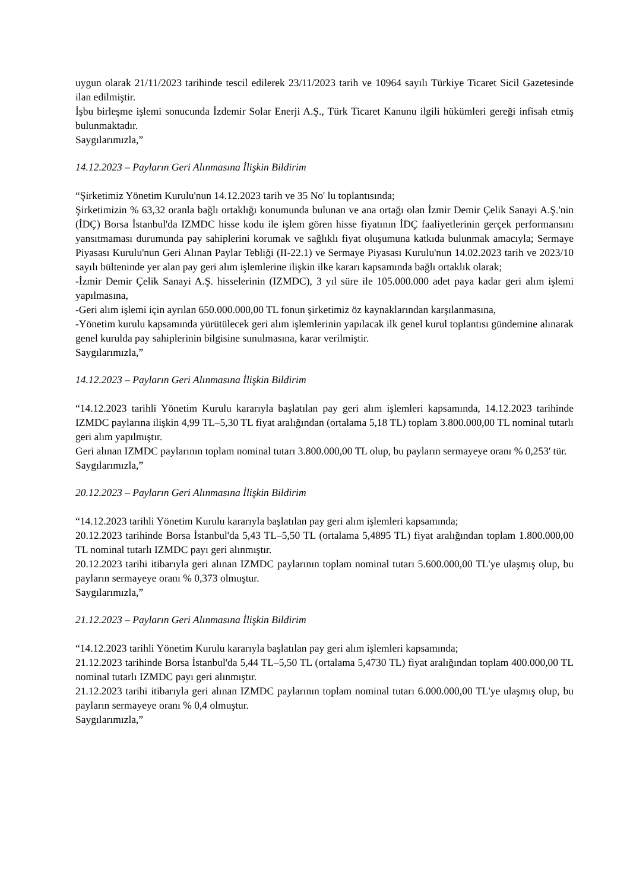uygun olarak 21/11/2023 tarihinde tescil edilerek 23/11/2023 tarih ve 10964 sayılı Türkiye Ticaret Sicil Gazetesinde ilan edilmiştir.
İşbu birleşme işlemi sonucunda İzdemir Solar Enerji A.Ş., Türk Ticaret Kanunu ilgili hükümleri gereği infisah etmiş bulunmaktadır.
Saygılarımızla,”
14.12.2023 – Payların Geri Alınmasına İlişkin Bildirim
“Şirketimiz Yönetim Kurulu'nun 14.12.2023 tarih ve 35 No' lu toplantısında;
Şirketimizin % 63,32 oranla bağlı ortaklığı konumunda bulunan ve ana ortağı olan İzmir Demir Çelik Sanayi A.Ş.'nin (İDÇ) Borsa İstanbul'da IZMDC hisse kodu ile işlem gören hisse fiyatının İDÇ faaliyetlerinin gerçek performansını yansıtmaması durumunda pay sahiplerini korumak ve sağlıklı fiyat oluşumuna katkıda bulunmak amacıyla; Sermaye Piyasası Kurulu'nun Geri Alınan Paylar Tebliği (II-22.1) ve Sermaye Piyasası Kurulu'nun 14.02.2023 tarih ve 2023/10 sayılı bülteninde yer alan pay geri alım işlemlerine ilişkin ilke kararı kapsamında bağlı ortaklık olarak;
-İzmir Demir Çelik Sanayi A.Ş. hisselerinin (IZMDC), 3 yıl süre ile 105.000.000 adet paya kadar geri alım işlemi yapılmasına,
-Geri alım işlemi için ayrılan 650.000.000,00 TL fonun şirketimiz öz kaynaklarından karşılanmasına,
-Yönetim kurulu kapsamında yürütülecek geri alım işlemlerinin yapılacak ilk genel kurul toplantısı gündemine alınarak genel kurulda pay sahiplerinin bilgisine sunulmasına, karar verilmiştir.
Saygılarımızla,”
14.12.2023 – Payların Geri Alınmasına İlişkin Bildirim
“14.12.2023 tarihli Yönetim Kurulu kararıyla başlatılan pay geri alım işlemleri kapsamında, 14.12.2023 tarihinde IZMDC paylarına ilişkin 4,99 TL–5,30 TL fiyat aralığından (ortalama 5,18 TL) toplam 3.800.000,00 TL nominal tutarlı geri alım yapılmıştır.
Geri alınan IZMDC paylarının toplam nominal tutarı 3.800.000,00 TL olup, bu payların sermayeye oranı % 0,253' tür.
Saygılarımızla,”
20.12.2023 – Payların Geri Alınmasına İlişkin Bildirim
“14.12.2023 tarihli Yönetim Kurulu kararıyla başlatılan pay geri alım işlemleri kapsamında;
20.12.2023 tarihinde Borsa İstanbul'da 5,43 TL–5,50 TL (ortalama 5,4895 TL) fiyat aralığından toplam 1.800.000,00 TL nominal tutarlı IZMDC payı geri alınmıştır.
20.12.2023 tarihi itibarıyla geri alınan IZMDC paylarının toplam nominal tutarı 5.600.000,00 TL'ye ulaşmış olup, bu payların sermayeye oranı % 0,373 olmuştur.
Saygılarımızla,”
21.12.2023 – Payların Geri Alınmasına İlişkin Bildirim
“14.12.2023 tarihli Yönetim Kurulu kararıyla başlatılan pay geri alım işlemleri kapsamında;
21.12.2023 tarihinde Borsa İstanbul'da 5,44 TL–5,50 TL (ortalama 5,4730 TL) fiyat aralığından toplam 400.000,00 TL nominal tutarlı IZMDC payı geri alınmıştır.
21.12.2023 tarihi itibarıyla geri alınan IZMDC paylarının toplam nominal tutarı 6.000.000,00 TL'ye ulaşmış olup, bu payların sermayeye oranı % 0,4 olmuştur.
Saygılarımızla,”